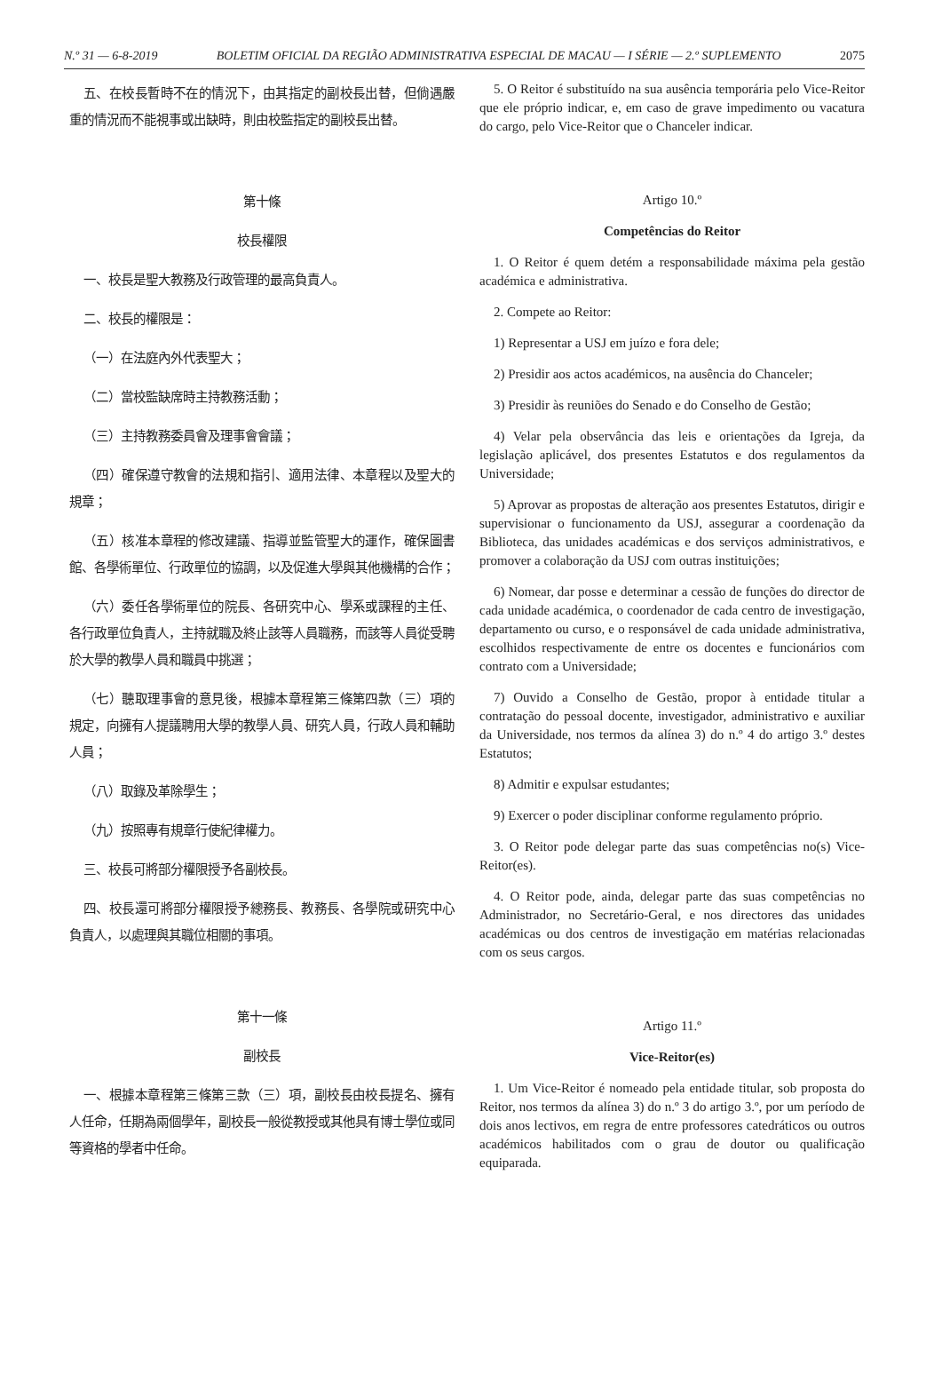N.º 31 — 6-8-2019 BOLETIM OFICIAL DA REGIÃO ADMINISTRATIVA ESPECIAL DE MACAU — I SÉRIE — 2.º SUPLEMENTO 2075
五、在校長暫時不在的情況下，由其指定的副校長出替，但倘遇嚴重的情況而不能視事或出缺時，則由校監指定的副校長出替。
第十條
校長權限
一、校長是聖大教務及行政管理的最高負責人。
二、校長的權限是：
（一）在法庭內外代表聖大；
（二）當校監缺席時主持教務活動；
（三）主持教務委員會及理事會會議；
（四）確保遵守教會的法規和指引、適用法律、本章程以及聖大的規章；
（五）核准本章程的修改建議、指導並監管聖大的運作，確保圖書館、各學術單位、行政單位的協調，以及促進大學與其他機構的合作；
（六）委任各學術單位的院長、各研究中心、學系或課程的主任、各行政單位負責人，主持就職及終止該等人員職務，而該等人員從受聘於大學的教學人員和職員中挑選；
（七）聽取理事會的意見後，根據本章程第三條第四款（三）項的規定，向擁有人提議聘用大學的教學人員、研究人員，行政人員和輔助人員；
（八）取錄及革除學生；
（九）按照專有規章行使紀律權力。
三、校長可將部分權限授予各副校長。
四、校長還可將部分權限授予總務長、教務長、各學院或研究中心負責人，以處理與其職位相關的事項。
第十一條
副校長
一、根據本章程第三條第三款（三）項，副校長由校長提名、擁有人任命，任期為兩個學年，副校長一般從教授或其他具有博士學位或同等資格的學者中任命。
5. O Reitor é substituído na sua ausência temporária pelo Vice-Reitor que ele próprio indicar, e, em caso de grave impedimento ou vacatura do cargo, pelo Vice-Reitor que o Chanceler indicar.
Artigo 10.º
Competências do Reitor
1. O Reitor é quem detém a responsabilidade máxima pela gestão académica e administrativa.
2. Compete ao Reitor:
1) Representar a USJ em juízo e fora dele;
2) Presidir aos actos académicos, na ausência do Chanceler;
3) Presidir às reuniões do Senado e do Conselho de Gestão;
4) Velar pela observância das leis e orientações da Igreja, da legislação aplicável, dos presentes Estatutos e dos regulamentos da Universidade;
5) Aprovar as propostas de alteração aos presentes Estatutos, dirigir e supervisionar o funcionamento da USJ, assegurar a coordenação da Biblioteca, das unidades académicas e dos serviços administrativos, e promover a colaboração da USJ com outras instituições;
6) Nomear, dar posse e determinar a cessão de funções do director de cada unidade académica, o coordenador de cada centro de investigação, departamento ou curso, e o responsável de cada unidade administrativa, escolhidos respectivamente de entre os docentes e funcionários com contrato com a Universidade;
7) Ouvido a Conselho de Gestão, propor à entidade titular a contratação do pessoal docente, investigador, administrativo e auxiliar da Universidade, nos termos da alínea 3) do n.º 4 do artigo 3.º destes Estatutos;
8) Admitir e expulsar estudantes;
9) Exercer o poder disciplinar conforme regulamento próprio.
3. O Reitor pode delegar parte das suas competências no(s) Vice-Reitor(es).
4. O Reitor pode, ainda, delegar parte das suas competências no Administrador, no Secretário-Geral, e nos directores das unidades académicas ou dos centros de investigação em matérias relacionadas com os seus cargos.
Artigo 11.º
Vice-Reitor(es)
1. Um Vice-Reitor é nomeado pela entidade titular, sob proposta do Reitor, nos termos da alínea 3) do n.º 3 do artigo 3.º, por um período de dois anos lectivos, em regra de entre professores catedráticos ou outros académicos habilitados com o grau de doutor ou qualificação equiparada.